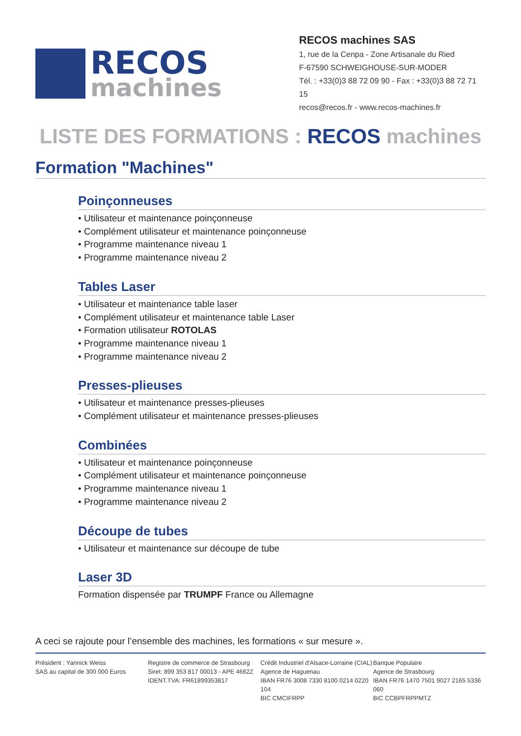RECOS
machines
RECOS machines SAS
1, rue de la Cenpa - Zone Artisanale du Ried
F-67590 SCHWEIGHOUSE-SUR-MODER
Tél. : +33(0)3 88 72 09 90 - Fax : +33(0)3 88 72 71 15
recos@recos.fr - www.recos-machines.fr
LISTE DES FORMATIONS : RECOS machines
Formation "Machines"
Poinçonneuses
• Utilisateur et maintenance poinçonneuse
• Complément utilisateur et maintenance poinçonneuse
• Programme maintenance niveau 1
• Programme maintenance niveau 2
Tables Laser
• Utilisateur et maintenance table laser
• Complément utilisateur et maintenance table Laser
• Formation utilisateur ROTOLAS
• Programme maintenance niveau 1
• Programme maintenance niveau 2
Presses-plieuses
• Utilisateur et maintenance presses-plieuses
• Complément utilisateur et maintenance presses-plieuses
Combinées
• Utilisateur et maintenance poinçonneuse
• Complément utilisateur et maintenance poinçonneuse
• Programme maintenance niveau 1
• Programme maintenance niveau 2
Découpe de tubes
• Utilisateur et maintenance sur découpe de tube
Laser 3D
Formation dispensée par TRUMPF France ou Allemagne
A ceci se rajoute pour l’ensemble des machines, les formations « sur mesure ».
Président : Yannick Weiss
SAS au capital de 300 000 Euros
Registre de commerce de Strasbourg
Siret: 899 353 817 00013 - APE 4662Z
IDENT.TVA: FR61899353817
Crédit Industriel d'Alsace-Lorraine (CIAL)
Agence de Haguenau
IBAN FR76 3008 7330 8100 0214 0220 104
BIC CMCIFRPP
Banque Populaire
Agence de Strasbourg
IBAN FR76 1470 7501 9027 2165 5336 060
BIC CCBPFRPPMTZ